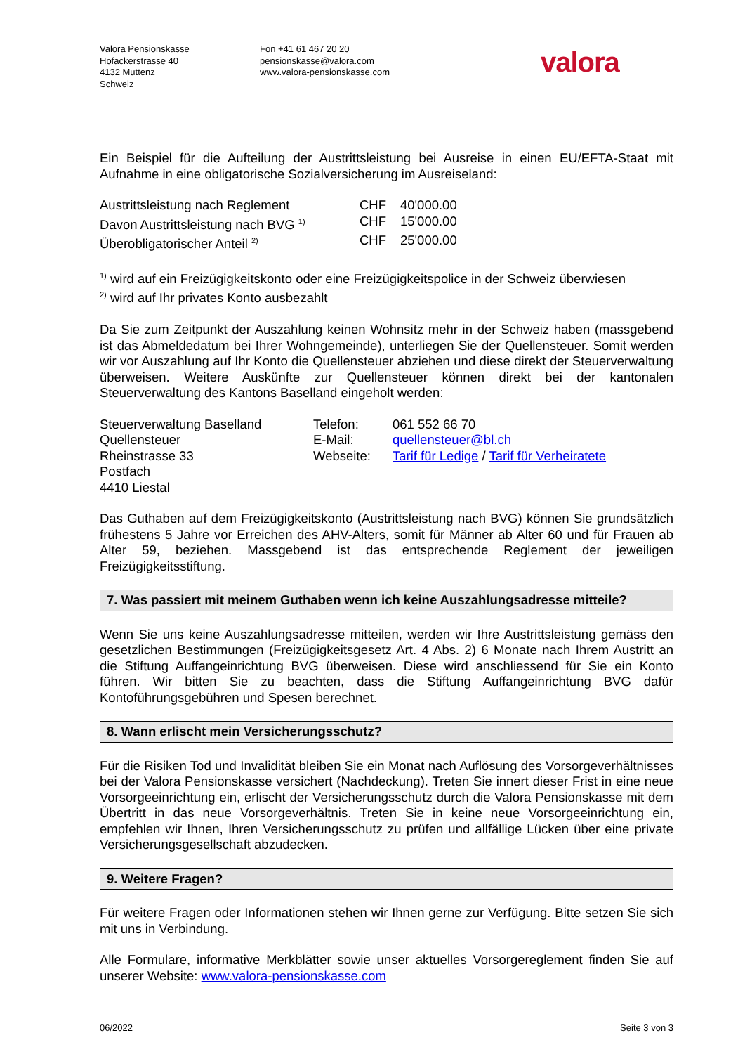Valora Pensionskasse
Hofackerstrasse 40
4132 Muttenz
Schweiz
Fon +41 61 467 20 20
pensionskasse@valora.com
www.valora-pensionskasse.com
valora
Ein Beispiel für die Aufteilung der Austrittsleistung bei Ausreise in einen EU/EFTA-Staat mit Aufnahme in eine obligatorische Sozialversicherung im Ausreiseland:
| Austrittsleistung nach Reglement | CHF | 40'000.00 |
| Davon Austrittsleistung nach BVG <sup>1)</sup> | CHF | 15'000.00 |
| Überobligatorischer Anteil <sup>2)</sup> | CHF | 25'000.00 |
<sup>1)</sup> wird auf ein Freizügigkeitskonto oder eine Freizügigkeitspolice in der Schweiz überwiesen
<sup>2)</sup> wird auf Ihr privates Konto ausbezahlt
Da Sie zum Zeitpunkt der Auszahlung keinen Wohnsitz mehr in der Schweiz haben (massgebend ist das Abmeldedatum bei Ihrer Wohngemeinde), unterliegen Sie der Quellensteuer. Somit werden wir vor Auszahlung auf Ihr Konto die Quellensteuer abziehen und diese direkt der Steuerverwaltung überweisen. Weitere Auskünfte zur Quellensteuer können direkt bei der kantonalen Steuerverwaltung des Kantons Baselland eingeholt werden:
| Steuerverwaltung Baselland | Telefon: | 061 552 66 70 |
| Quellensteuer | E-Mail: | quellensteuer@bl.ch |
| Rheinstrasse 33 | Webseite: | Tarif für Ledige / Tarif für Verheiratete |
| Postfach | | |
| 4410 Liestal | | |
Das Guthaben auf dem Freizügigkeitskonto (Austrittsleistung nach BVG) können Sie grundsätzlich frühestens 5 Jahre vor Erreichen des AHV-Alters, somit für Männer ab Alter 60 und für Frauen ab Alter 59, beziehen. Massgebend ist das entsprechende Reglement der jeweiligen Freizügigkeitsstiftung.
7. Was passiert mit meinem Guthaben wenn ich keine Auszahlungsadresse mitteile?
Wenn Sie uns keine Auszahlungsadresse mitteilen, werden wir Ihre Austrittsleistung gemäss den gesetzlichen Bestimmungen (Freizügigkeitsgesetz Art. 4 Abs. 2) 6 Monate nach Ihrem Austritt an die Stiftung Auffangeinrichtung BVG überweisen. Diese wird anschliessend für Sie ein Konto führen. Wir bitten Sie zu beachten, dass die Stiftung Auffangeinrichtung BVG dafür Kontoführungsgebühren und Spesen berechnet.
8. Wann erlischt mein Versicherungsschutz?
Für die Risiken Tod und Invalidität bleiben Sie ein Monat nach Auflösung des Vorsorgeverhältnisses bei der Valora Pensionskasse versichert (Nachdeckung). Treten Sie innert dieser Frist in eine neue Vorsorgeeinrichtung ein, erlischt der Versicherungsschutz durch die Valora Pensionskasse mit dem Übertritt in das neue Vorsorgeverhältnis. Treten Sie in keine neue Vorsorgeeinrichtung ein, empfehlen wir Ihnen, Ihren Versicherungsschutz zu prüfen und allfällige Lücken über eine private Versicherungsgesellschaft abzudecken.
9. Weitere Fragen?
Für weitere Fragen oder Informationen stehen wir Ihnen gerne zur Verfügung. Bitte setzen Sie sich mit uns in Verbindung.
Alle Formulare, informative Merkblätter sowie unser aktuelles Vorsorgereglement finden Sie auf unserer Website: www.valora-pensionskasse.com
06/2022 Seite 3 von 3